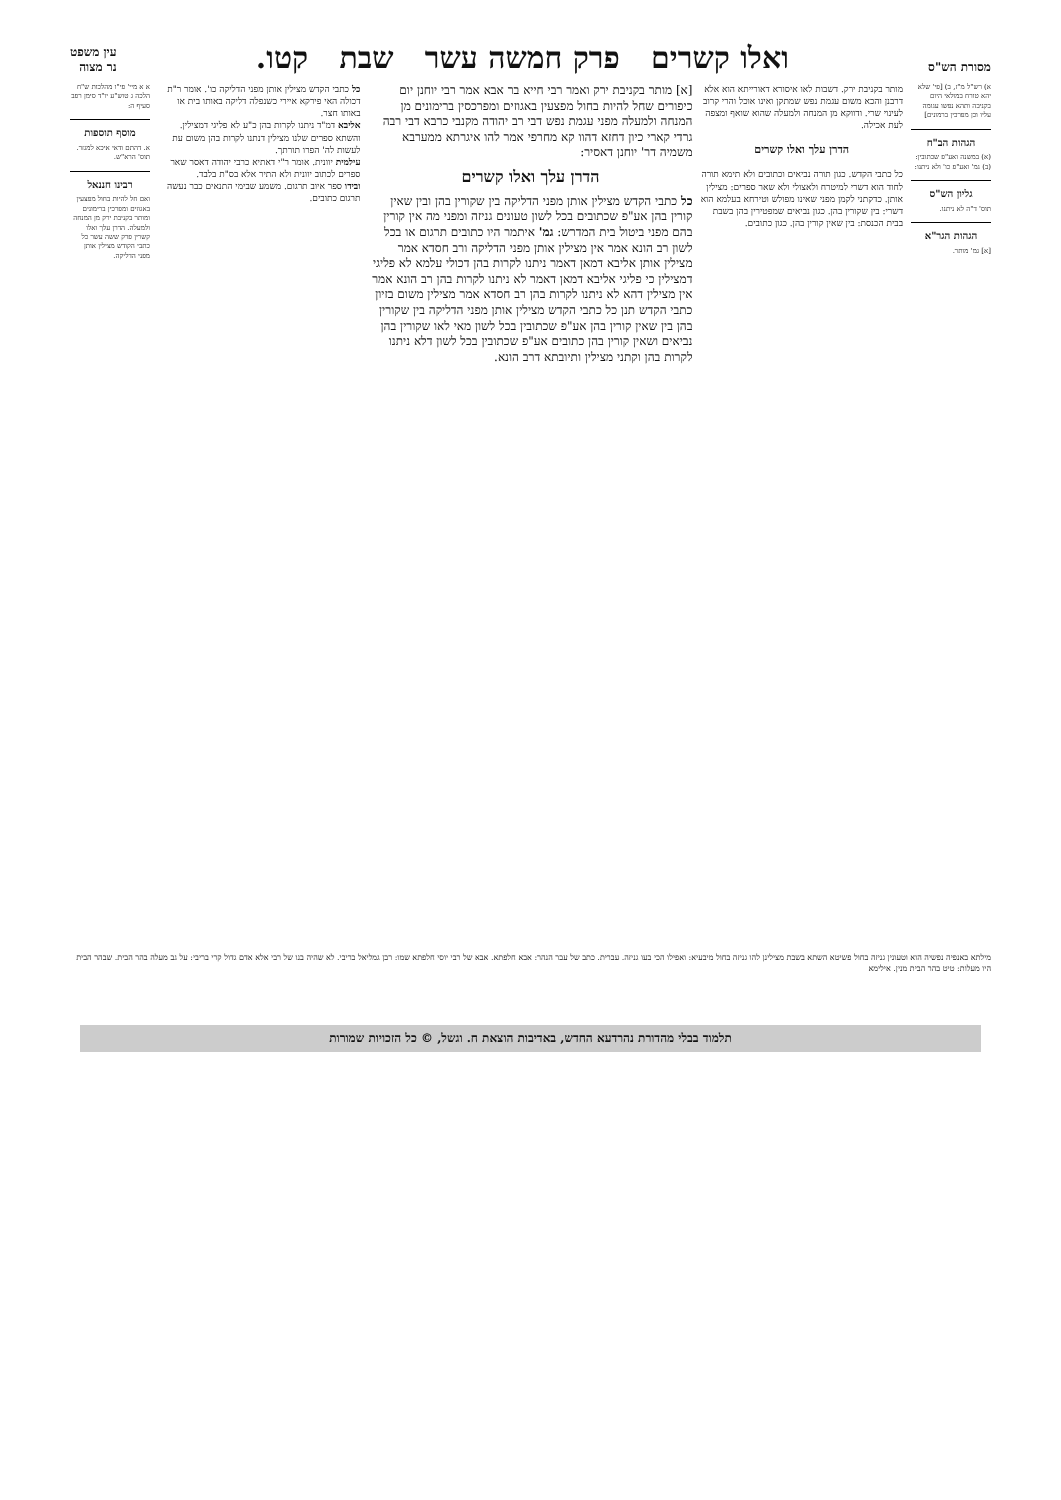מסורת הש"ס
ואלו קשרים פרק חמשה עשר שבת קטו.
עין משפט
נר מצוה
א) רש"ל מ"ז, ב) [פי' שלא יהא טורח במולאי היום בקניבה ותהא נפשו עגומה עליו וכן מפרכין ברמונים]
הגהות הב"ח
(א) במשנה ואע"פ שכתובין: (ב) גמ' ואע"פ כו' ולא ניתנו:
גליון הש"ס
תוס' ד"ה לא ניתנו.
הגהות הגר"א
[א] גמ' מותר.
מותר בקניבת ירק. דשבות לאו איסורא דאורייתא הוא אלא דרבנן והכא משום עגמת נפש שמתקן ואינו אוכל והרי קרוב לעינוי שרי. ודווקא מן המנחה ולמעלה שהוא שואף ומצפה לעת אכילה.
הדרן עלך ואלו קשרים
כל כתבי הקדש. כגון תורה נביאים וכתובים ולא תימא תורה לחוד הוא דשרי למיטרח ולאצולי ולא שאר ספרים: מצילין אותן. כדקתני לקמן מפני שאינו מפולש וטירחא בעלמא הוא דשרי: בין שקורין בהן. כגון נביאים שמפטירין בהן בשבת בבית הכנסת: בין שאין קורין בהן. כגון כתובים.
[א] מותר בקניבת ירק ואמר רבי חייא בר אבא אמר רבי יוחנן יום כיפורים שחל להיות בחול מפצעין באגוזים ומפרכסין ברימונים מן המנחה ולמעלה מפני עגמת נפש דבי רב יהודה מקנבי כרבא דבי רבה גרדי קארי כיון דחזא דהוו קא מחרפי אמר להו איגרתא ממערבא משמיה דר' יוחנן דאסיר:
הדרן עלך ואלו קשרים
כל כתבי הקדש מצילין אותן מפני הדליקה בין שקורין בהן ובין שאין קורין בהן אע"פ שכתובים בכל לשון טעונים גניזה ומפני מה אין קורין בהם מפני ביטול בית המדרש: גמ' איתמר היו כתובים תרגום או בכל לשון רב הונא אמר אין מצילין אותן מפני הדליקה ורב חסדא אמר מצילין אותן אליבא דמאן דאמר ניתנו לקרות בהן דכולי עלמא לא פליגי דמצילין כי פליגי אליבא דמאן דאמר לא ניתנו לקרות בהן רב הונא אמר אין מצילין דהא לא ניתנו לקרות בהן רב חסדא אמר מצילין משום בזיון כתבי הקדש תנן כל כתבי הקדש מצילין אותן מפני הדליקה בין שקורין בהן בין שאין קורין בהן אע"פ שכתובין בכל לשון מאי לאו שקורין בהן נביאים ושאין קורין בהן כתובים אע"פ שכתובין בכל לשון דלא ניתנו לקרות בהן וקתני מצילין ותיובתא דרב הונא.
כל כתבי הקדש מצילין אותן מפני הדליקה כו'. אומר ר"ת דכולה האי פירקא איירי כשנפלה דליקה באותו בית או באותו חצר.
אליבא דמ"ד ניתנו לקרות בהן כ"ע לא פליגי דמצילין. והשתא ספרים שלנו מצילין דנתנו לקרות בהן משום עת לעשות לה' הפרו תורתך.
עילמית יוונית. אומר ר"י דאתיא כרבי יהודה דאסר שאר ספרים לכתוב יוונית ולא התיר אלא בס"ת בלבד.
ובידו ספר איוב תרגום. משמע שבימי התנאים כבר נעשה תרגום כתובים.
א א מיי' פי"ו מהלכות ש"ח הלכה ג טוש"ע יו"ד סימן רפב סעיף ה:
מוסף תוספות
א. דהתם ודאי איכא למגזר. תוס' הרא"ש.
רבינו חננאל
ואם חל להיות בחול מפצעין באגוזים ומפרכין ברימונים ומותר בקניבת ירק מן המנחה ולמעלה. הדרן עלך ואלו קשרין פרק ששה עשר כל כתבי הקודש מצילין אותן מפני הדליקה.
מילתא באנפיה נפשיה הוא וטעונין גניזה בחול פשיטא השתא בשבת מצילינן להו גניזה בחול מיבעיא: ואפילו הכי בעו גניזה. עברית. כתב של עבר הנהר: אבא חלפתא. אבא של רבי יוסי חלפתא שמו: רבן גמליאל בריבי. לא שהיה בנו של רבי אלא אדם גדול קרי בריבי: על גב מעלה בהר הבית. שבהר הבית היו מעלות: טיט בהר הבית מנין. אילימא
תלמוד בבלי מהדורת נהרדעא החדש, באדיבות הוצאת ח. וגשל, © כל הזכויות שמורות